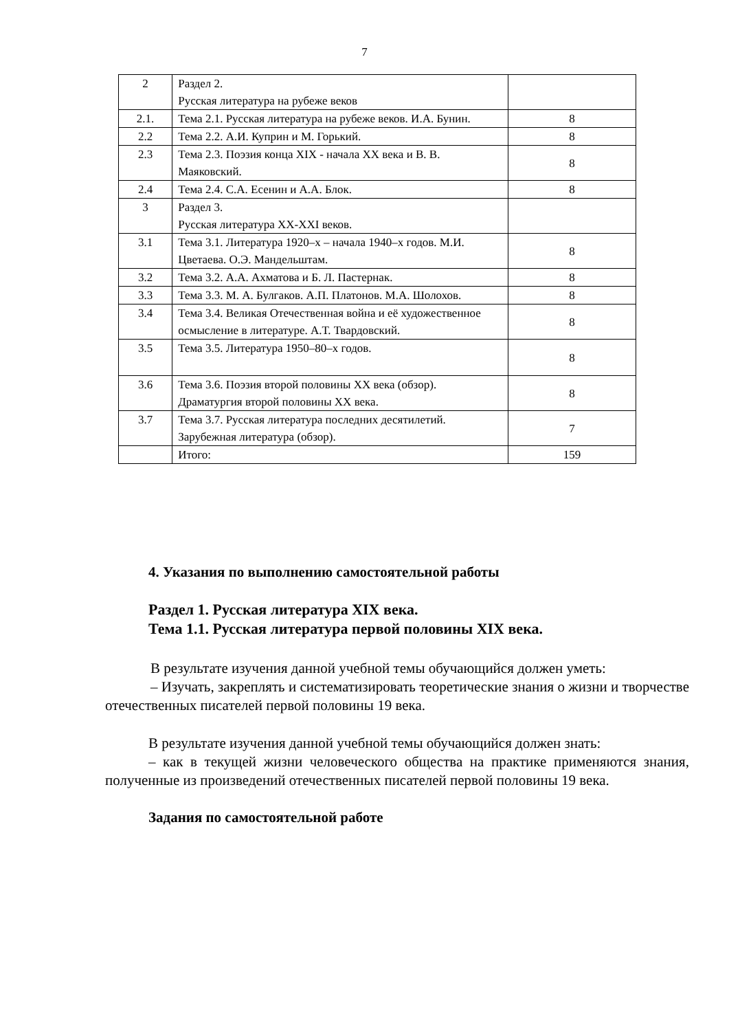7
| 2 | Раздел 2. Русская литература на рубеже веков | |
| 2.1. | Тема 2.1. Русская литература на рубеже веков. И.А. Бунин. | 8 |
| 2.2 | Тема 2.2. А.И. Куприн и М. Горький. | 8 |
| 2.3 | Тема 2.3. Поэзия конца XIX - начала XX века и В. В. Маяковский. | 8 |
| 2.4 | Тема 2.4. С.А. Есенин и А.А. Блок. | 8 |
| 3 | Раздел 3. Русская литература XX-XXI веков. | |
| 3.1 | Тема 3.1. Литература 1920–х – начала 1940–х годов. М.И. Цветаева. О.Э. Мандельштам. | 8 |
| 3.2 | Тема 3.2. А.А. Ахматова и Б. Л. Пастернак. | 8 |
| 3.3 | Тема 3.3. М. А. Булгаков. А.П. Платонов. М.А. Шолохов. | 8 |
| 3.4 | Тема 3.4. Великая Отечественная война и её художественное осмысление в литературе. А.Т. Твардовский. | 8 |
| 3.5 | Тема 3.5. Литература 1950–80–х годов. | 8 |
| 3.6 | Тема 3.6. Поэзия второй половины XX века (обзор). Драматургия второй половины XX века. | 8 |
| 3.7 | Тема 3.7. Русская литература последних десятилетий. Зарубежная литература (обзор). | 7 |
| | Итого: | 159 |
4. Указания по выполнению самостоятельной работы
Раздел 1. Русская литература XIX века.
Тема 1.1. Русская литература первой половины XIX века.
В результате изучения данной учебной темы обучающийся должен уметь:
– Изучать, закреплять и систематизировать теоретические знания о жизни и творчестве отечественных писателей первой половины 19 века.
В результате изучения данной учебной темы обучающийся должен знать:
– как в текущей жизни человеческого общества на практике применяются знания, полученные из произведений отечественных писателей первой половины 19 века.
Задания по самостоятельной работе